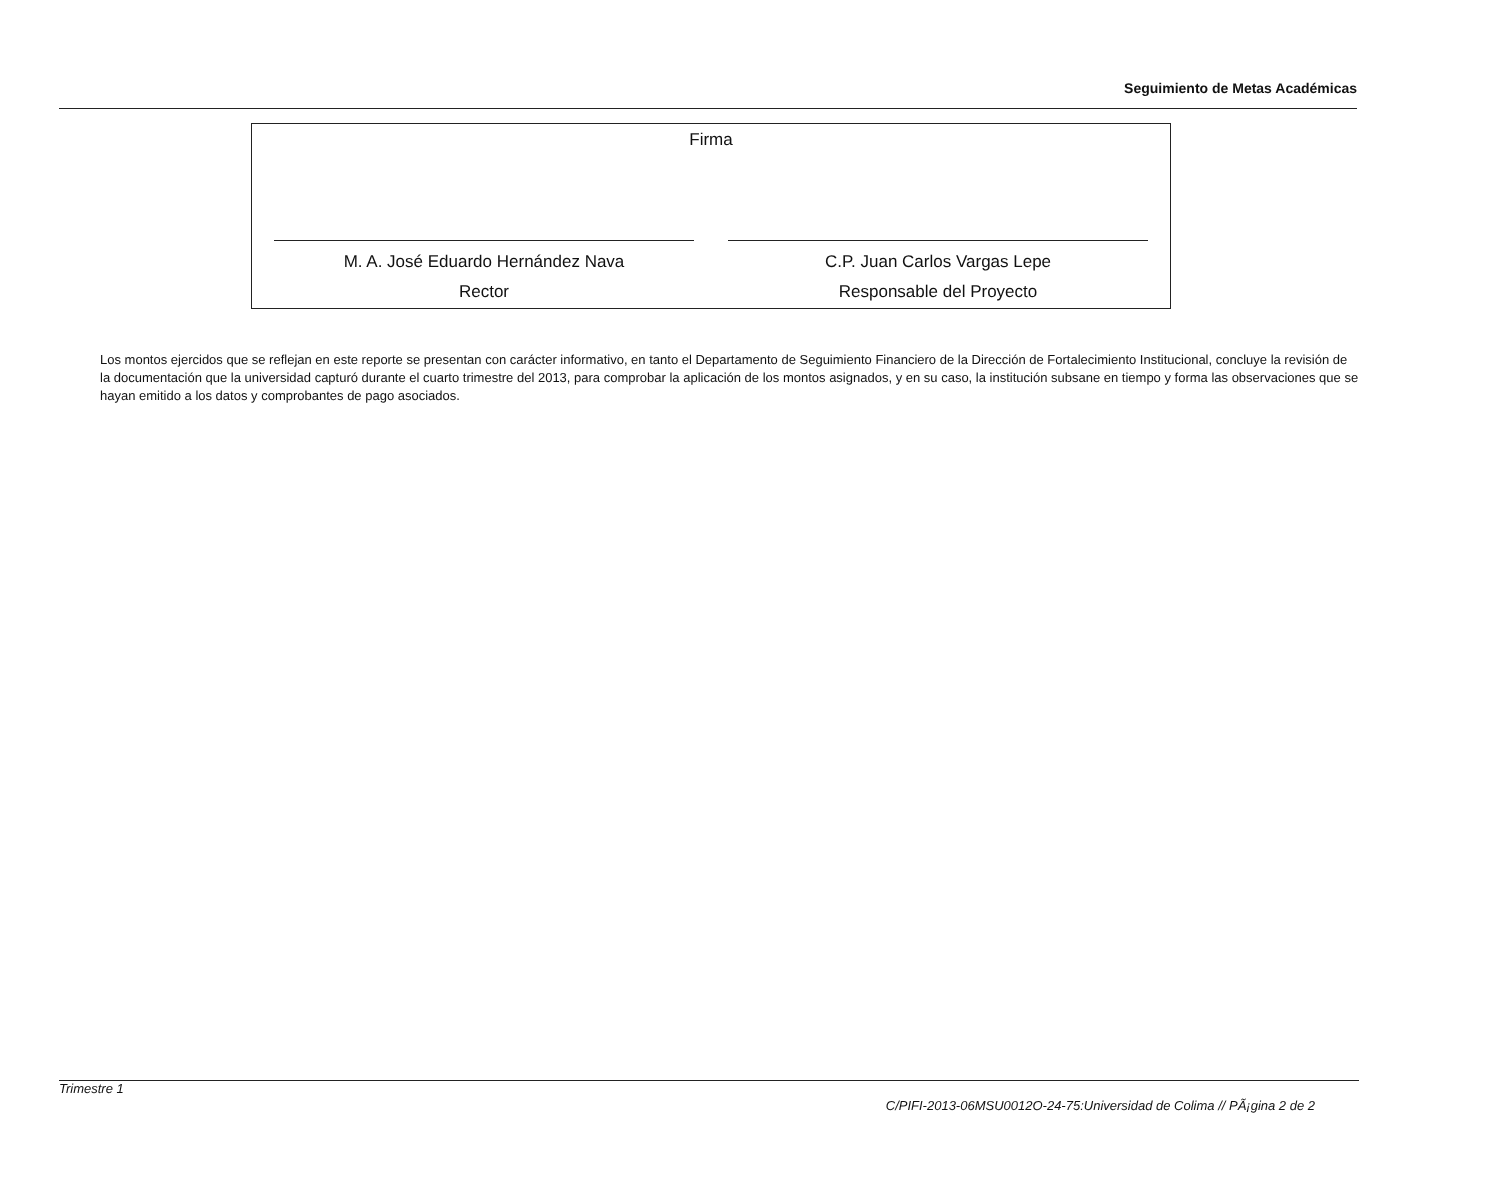Seguimiento de Metas Académicas
Firma
M. A. José Eduardo Hernández Nava
Rector
C.P. Juan Carlos Vargas Lepe
Responsable del Proyecto
Los montos ejercidos que se reflejan en este reporte se presentan con carácter informativo, en tanto el Departamento de Seguimiento Financiero de la Dirección de Fortalecimiento Institucional, concluye la revisión de la documentación que la universidad capturó durante el cuarto trimestre del 2013, para comprobar la aplicación de los montos asignados, y en su caso, la institución subsane en tiempo y forma las observaciones que se hayan emitido a los datos y comprobantes de pago asociados.
Trimestre 1
C/PIFI-2013-06MSU0012O-24-75:Universidad de Colima // PÃ¡gina 2 de 2